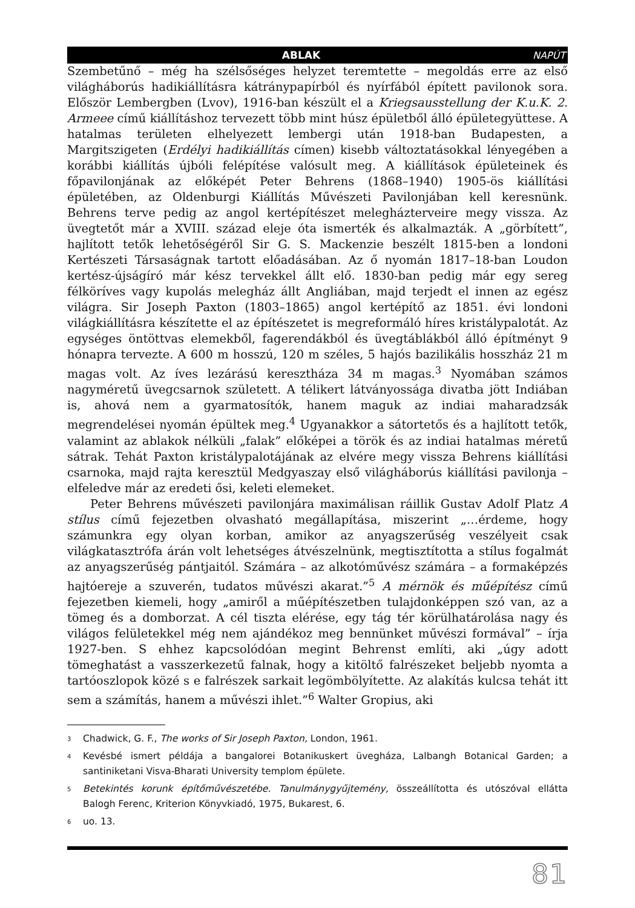ABLAK NAPÚT
Szembetűnő – még ha szélsőséges helyzet teremtette – megoldás erre az első világháborús hadikiállításra kátránypapírból és nyírfából épített pavilonok sora. Először Lembergben (Lvov), 1916-ban készült el a Kriegsausstellung der K.u.K. 2. Armeee című kiállításhoz tervezett több mint húsz épületből álló épületegyüttese. A hatalmas területen elhelyezett lembergi után 1918-ban Budapesten, a Margitszigeten (Erdélyi hadikiállítás címen) kisebb változtatásokkal lényegében a korábbi kiállítás újbóli felépítése valósult meg. A kiállítások épületeinek és főpavilonjának az előképét Peter Behrens (1868–1940) 1905-ös kiállítási épületében, az Oldenburgi Kiállítás Művészeti Pavilonjában kell keresnünk. Behrens terve pedig az angol kertépítészet melegházterveire megy vissza. Az üvegtetőt már a XVIII. század eleje óta ismerték és alkalmazták. A „görbített”, hajlított tetők lehetőségéről Sir G. S. Mackenzie beszélt 1815-ben a londoni Kertészeti Társaságnak tartott előadásában. Az ő nyomán 1817–18-ban Loudon kertész-újságíró már kész tervekkel állt elő. 1830-ban pedig már egy sereg félköríves vagy kupolás melegház állt Angliában, majd terjedt el innen az egész világra. Sir Joseph Paxton (1803–1865) angol kertépítő az 1851. évi londoni világkiállításra készítette el az építészetet is megreformáló híres kristálypalotát. Az egységes öntöttvas elemekből, fagerendákból és üvegtáblákból álló építményt 9 hónapra tervezte. A 600 m hosszú, 120 m széles, 5 hajós bazilikális hosszház 21 m magas volt. Az íves lezárású keresztháza 34 m magas.<sup>3</sup> Nyomában számos nagyméretű üvegcsarnok született. A télikert látványossága divatba jött Indiában is, ahová nem a gyarmatosítók, hanem maguk az indiai maharadzsák megrendelései nyomán épültek meg.<sup>4</sup> Ugyanakkor a sátortetős és a hajlított tetők, valamint az ablakok nélküli „falak” előképei a török és az indiai hatalmas méretű sátrak. Tehát Paxton kristálypalotájának az elvére megy vissza Behrens kiállítási csarnoka, majd rajta keresztül Medgyaszay első világháborús kiállítási pavilonja – elfeledve már az eredeti ősi, keleti elemeket.
Peter Behrens művészeti pavilonjára maximálisan ráillik Gustav Adolf Platz A stílus című fejezetben olvasható megállapítása, miszerint „…érdeme, hogy számunkra egy olyan korban, amikor az anyagszerűség veszélyeit csak világkatasztrófa árán volt lehetséges átvészelnünk, megtisztította a stílus fogalmát az anyagszerűség pántjaitól. Számára – az alkotóművész számára – a formaképzés hajtóereje a szuverén, tudatos művészi akarat.”<sup>5</sup> A mérnök és műépítész című fejezetben kiemeli, hogy „amiről a műépítészetben tulajdonképpen szó van, az a tömeg és a domborzat. A cél tiszta elérése, egy tág tér körülhatárolása nagy és világos felületekkel még nem ajándékoz meg bennünket művészi formával” – írja 1927-ben. S ehhez kapcsolódóan megint Behrenst említi, aki „úgy adott tömeghatást a vasszerkezetű falnak, hogy a kitöltő falrészeket beljebb nyomta a tartóoszlopok közé s e falrészek sarkait legömbölyítette. Az alakítás kulcsa tehát itt sem a számítás, hanem a művészi ihlet.”<sup>6</sup> Walter Gropius, aki
<sup>3</sup> Chadwick, G. F., The works of Sir Joseph Paxton, London, 1961.
<sup>4</sup> Kevésbé ismert példája a bangalorei Botanikuskert üvegháza, Lalbangh Botanical Garden; a santiniketani Visva-Bharati University templom épülete.
<sup>5</sup> Betekintés korunk építőművészetébe. Tanulmánygyűjtemény, összeállította és utószóval ellátta Balogh Ferenc, Kriterion Könyvkiadó, 1975, Bukarest, 6.
<sup>6</sup> uo. 13.
81